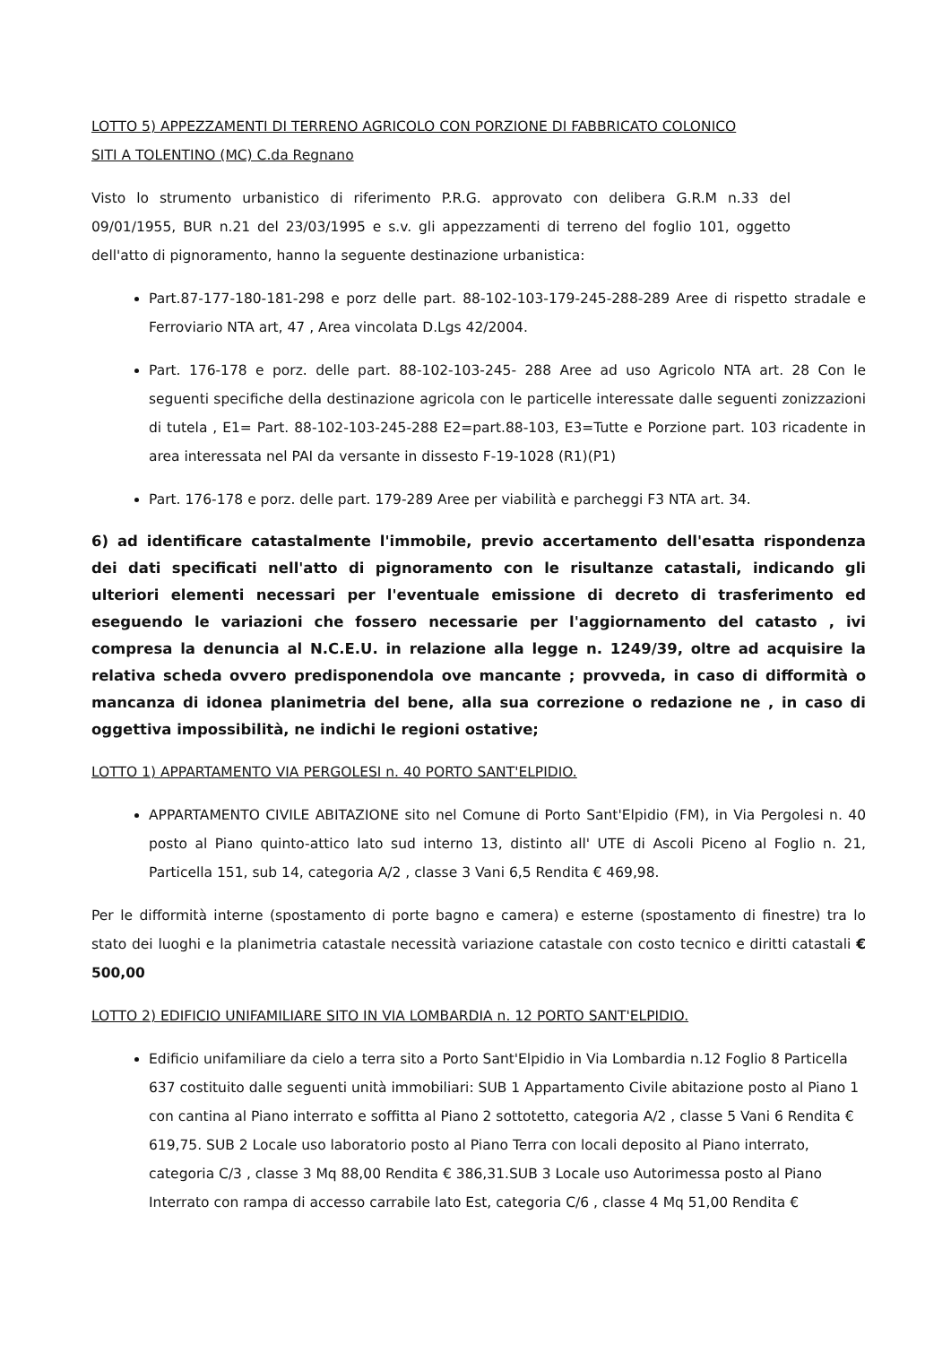LOTTO 5) APPEZZAMENTI DI TERRENO AGRICOLO CON PORZIONE DI FABBRICATO COLONICO
SITI A TOLENTINO (MC) C.da Regnano
Visto lo strumento urbanistico di riferimento P.R.G. approvato con delibera G.R.M n.33 del 09/01/1955, BUR n.21 del 23/03/1995 e s.v. gli appezzamenti di terreno del foglio 101, oggetto dell'atto di pignoramento, hanno la seguente destinazione urbanistica:
Part.87-177-180-181-298 e porz delle part. 88-102-103-179-245-288-289 Aree di rispetto stradale e Ferroviario NTA art, 47 , Area vincolata D.Lgs 42/2004.
Part. 176-178 e porz. delle part. 88-102-103-245- 288 Aree ad uso Agricolo NTA art. 28 Con le seguenti specifiche della destinazione agricola con le particelle interessate dalle seguenti zonizzazioni di tutela , E1= Part. 88-102-103-245-288 E2=part.88-103, E3=Tutte e Porzione part. 103 ricadente in area interessata nel PAI da versante in dissesto F-19-1028 (R1)(P1)
Part. 176-178 e porz. delle part. 179-289 Aree per viabilità e parcheggi F3 NTA art. 34.
6) ad identificare catastalmente l'immobile, previo accertamento dell'esatta rispondenza dei dati specificati nell'atto di pignoramento con le risultanze catastali, indicando gli ulteriori elementi necessari per l'eventuale emissione di decreto di trasferimento ed eseguendo le variazioni che fossero necessarie per l'aggiornamento del catasto , ivi compresa la denuncia al N.C.E.U. in relazione alla legge n. 1249/39, oltre ad acquisire la relativa scheda ovvero predisponendola ove mancante ; provveda, in caso di difformità o mancanza di idonea planimetria del bene, alla sua correzione o redazione ne , in caso di oggettiva impossibilità, ne indichi le regioni ostative;
LOTTO 1) APPARTAMENTO VIA PERGOLESI n. 40 PORTO SANT'ELPIDIO.
APPARTAMENTO CIVILE ABITAZIONE sito nel Comune di Porto Sant'Elpidio (FM), in Via Pergolesi n. 40 posto al Piano quinto-attico lato sud interno 13, distinto all' UTE di Ascoli Piceno al Foglio n. 21, Particella 151, sub 14, categoria A/2 , classe 3 Vani 6,5 Rendita € 469,98.
Per le difformità interne (spostamento di porte bagno e camera) e esterne (spostamento di finestre) tra lo stato dei luoghi e la planimetria catastale necessità variazione catastale con costo tecnico e diritti catastali € 500,00
LOTTO 2) EDIFICIO UNIFAMILIARE SITO IN VIA LOMBARDIA n. 12 PORTO SANT'ELPIDIO.
Edificio unifamiliare da cielo a terra sito a Porto Sant'Elpidio in Via Lombardia n.12 Foglio 8 Particella 637 costituito dalle seguenti unità immobiliari: SUB 1 Appartamento Civile abitazione posto al Piano 1 con cantina al Piano interrato e soffitta al Piano 2 sottotetto, categoria A/2 , classe 5 Vani 6 Rendita € 619,75. SUB 2 Locale uso laboratorio posto al Piano Terra con locali deposito al Piano interrato, categoria C/3 , classe 3 Mq 88,00 Rendita € 386,31.SUB 3 Locale uso Autorimessa posto al Piano Interrato con rampa di accesso carrabile lato Est, categoria C/6 , classe 4 Mq 51,00 Rendita €